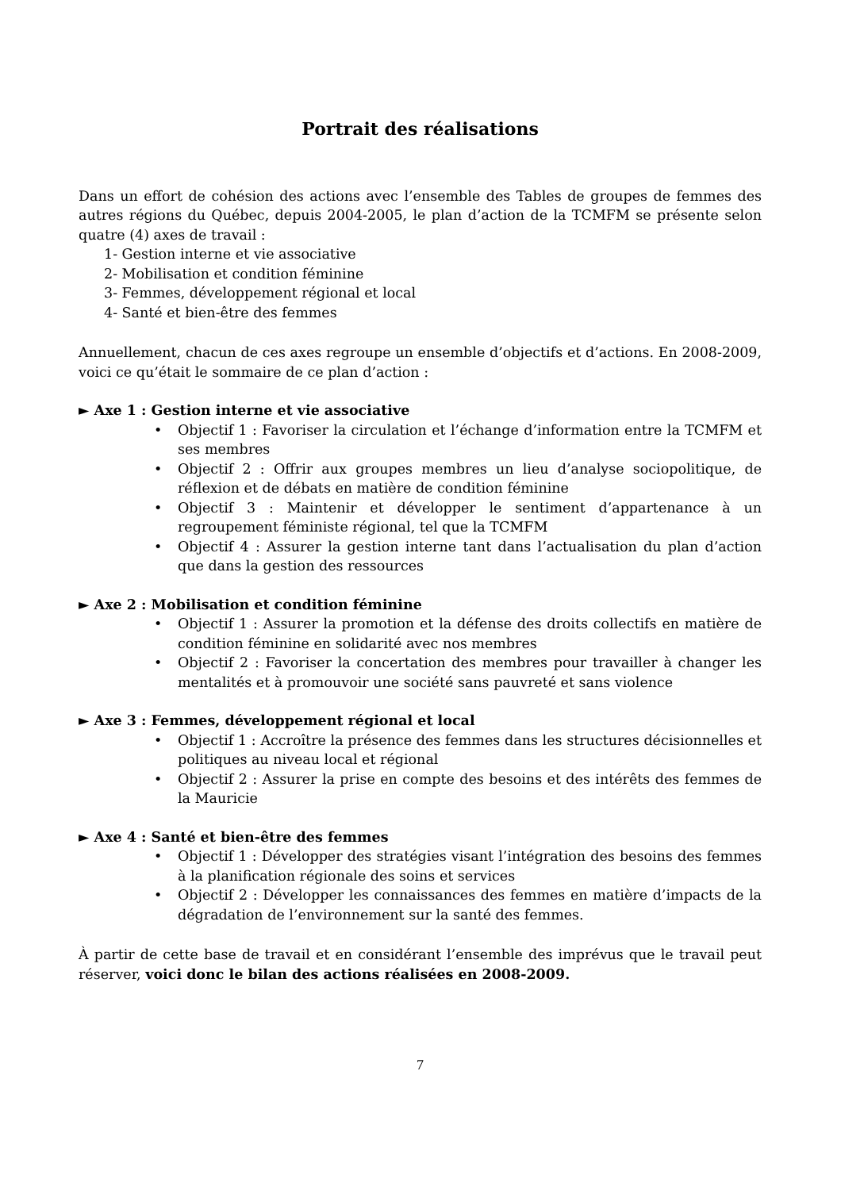Portrait des réalisations
Dans un effort de cohésion des actions avec l’ensemble des Tables de groupes de femmes des autres régions du Québec, depuis 2004-2005, le plan d’action de la TCMFM se présente selon quatre (4) axes de travail :
1- Gestion interne et vie associative
2- Mobilisation et condition féminine
3- Femmes, développement régional et local
4- Santé et bien-être des femmes
Annuellement, chacun de ces axes regroupe un ensemble d’objectifs et d’actions. En 2008-2009, voici ce qu’était le sommaire de ce plan d’action :
► Axe 1 : Gestion interne et vie associative
• Objectif 1 : Favoriser la circulation et l’échange d’information entre la TCMFM et ses membres
• Objectif 2 : Offrir aux groupes membres un lieu d’analyse sociopolitique, de réflexion et de débats en matière de condition féminine
• Objectif 3 : Maintenir et développer le sentiment d’appartenance à un regroupement féministe régional, tel que la TCMFM
• Objectif 4 : Assurer la gestion interne tant dans l’actualisation du plan d’action que dans la gestion des ressources
► Axe 2 : Mobilisation et condition féminine
• Objectif 1 : Assurer la promotion et la défense des droits collectifs en matière de condition féminine en solidarité avec nos membres
• Objectif 2 : Favoriser la concertation des membres pour travailler à changer les mentalités et à promouvoir une société sans pauvreté et sans violence
► Axe 3 : Femmes, développement régional et local
• Objectif 1 : Accroître la présence des femmes dans les structures décisionnelles et politiques au niveau local et régional
• Objectif 2 : Assurer la prise en compte des besoins et des intérêts des femmes de la Mauricie
► Axe 4 : Santé et bien-être des femmes
• Objectif 1 : Développer des stratégies visant l’intégration des besoins des femmes à la planification régionale des soins et services
• Objectif 2 : Développer les connaissances des femmes en matière d’impacts de la dégradation de l’environnement sur la santé des femmes.
À partir de cette base de travail et en considérant l’ensemble des imprévus que le travail peut réserver, voici donc le bilan des actions réalisées en 2008-2009.
7